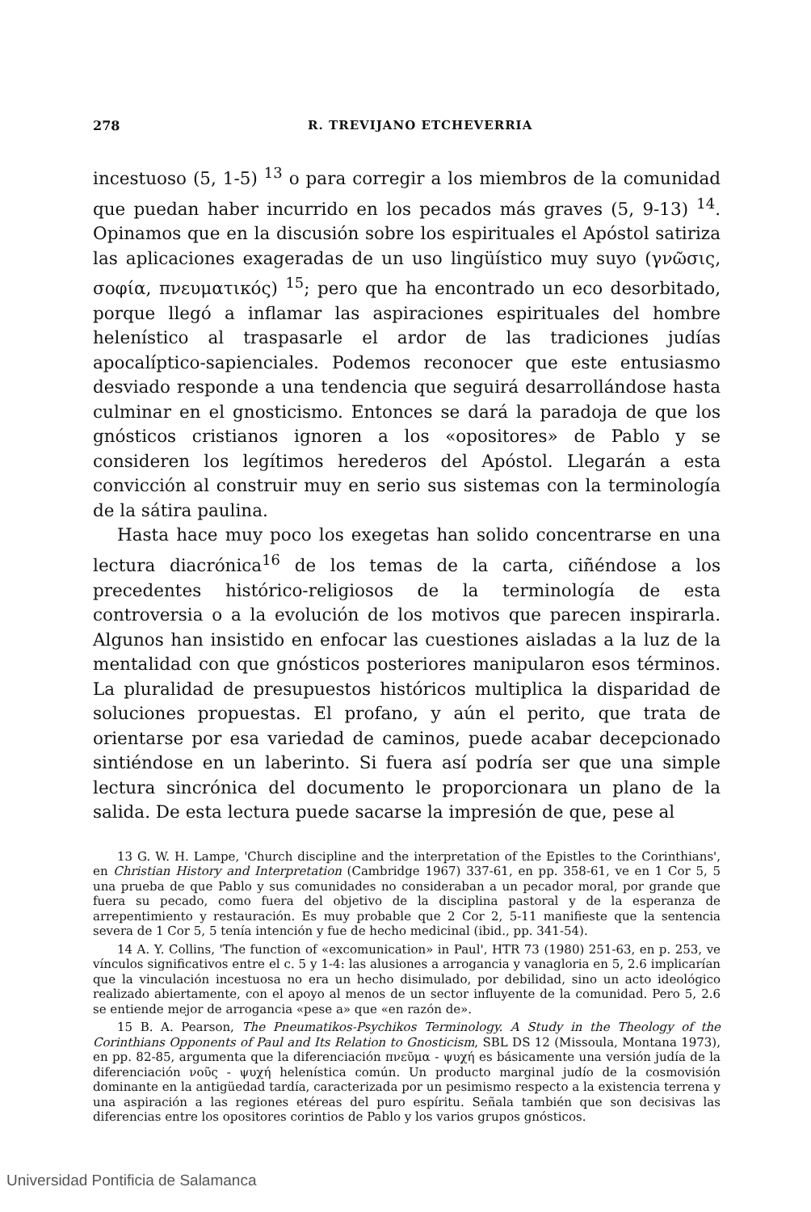278 R. TREVIJANO ETCHEVERRIA
incestuoso (5, 1-5) <sup>13</sup> o para corregir a los miembros de la comunidad que puedan haber incurrido en los pecados más graves (5, 9-13) <sup>14</sup>. Opinamos que en la discusión sobre los espirituales el Apóstol satiriza las aplicaciones exageradas de un uso lingüístico muy suyo (γνῶσις, σοφία, πνευματικός) <sup>15</sup>; pero que ha encontrado un eco desorbitado, porque llegó a inflamar las aspiraciones espirituales del hombre helenístico al traspasarle el ardor de las tradiciones judías apocalíptico-sapienciales. Podemos reconocer que este entusiasmo desviado responde a una tendencia que seguirá desarrollándose hasta culminar en el gnosticismo. Entonces se dará la paradoja de que los gnósticos cristianos ignoren a los «opositores» de Pablo y se consideren los legítimos herederos del Apóstol. Llegarán a esta convicción al construir muy en serio sus sistemas con la terminología de la sátira paulina.
Hasta hace muy poco los exegetas han solido concentrarse en una lectura diacrónica<sup>16</sup> de los temas de la carta, ciñéndose a los precedentes histórico-religiosos de la terminología de esta controversia o a la evolución de los motivos que parecen inspirarla. Algunos han insistido en enfocar las cuestiones aisladas a la luz de la mentalidad con que gnósticos posteriores manipularon esos términos. La pluralidad de presupuestos históricos multiplica la disparidad de soluciones propuestas. El profano, y aún el perito, que trata de orientarse por esa variedad de caminos, puede acabar decepcionado sintiéndose en un laberinto. Si fuera así podría ser que una simple lectura sincrónica del documento le proporcionara un plano de la salida. De esta lectura puede sacarse la impresión de que, pese al
13 G. W. H. Lampe, 'Church discipline and the interpretation of the Epistles to the Corinthians', en Christian History and Interpretation (Cambridge 1967) 337-61, en pp. 358-61, ve en 1 Cor 5, 5 una prueba de que Pablo y sus comunidades no consideraban a un pecador moral, por grande que fuera su pecado, como fuera del objetivo de la disciplina pastoral y de la esperanza de arrepentimiento y restauración. Es muy probable que 2 Cor 2, 5-11 manifieste que la sentencia severa de 1 Cor 5, 5 tenía intención y fue de hecho medicinal (ibid., pp. 341-54).
14 A. Y. Collins, 'The function of «excomunication» in Paul', HTR 73 (1980) 251-63, en p. 253, ve vínculos significativos entre el c. 5 y 1-4: las alusiones a arrogancia y vanagloria en 5, 2.6 implicarían que la vinculación incestuosa no era un hecho disimulado, por debilidad, sino un acto ideológico realizado abiertamente, con el apoyo al menos de un sector influyente de la comunidad. Pero 5, 2.6 se entiende mejor de arrogancia «pese a» que «en razón de».
15 B. A. Pearson, The Pneumatikos-Psychikos Terminology. A Study in the Theology of the Corinthians Opponents of Paul and Its Relation to Gnosticism, SBL DS 12 (Missoula, Montana 1973), en pp. 82-85, argumenta que la diferenciación πνεῦμα - ψυχή es básicamente una versión judía de la diferenciación νοῦς - ψυχή helenística común. Un producto marginal judío de la cosmovisión dominante en la antigüedad tardía, caracterizada por un pesimismo respecto a la existencia terrena y una aspiración a las regiones etéreas del puro espíritu. Señala también que son decisivas las diferencias entre los opositores corintios de Pablo y los varios grupos gnósticos.
Universidad Pontificia de Salamanca